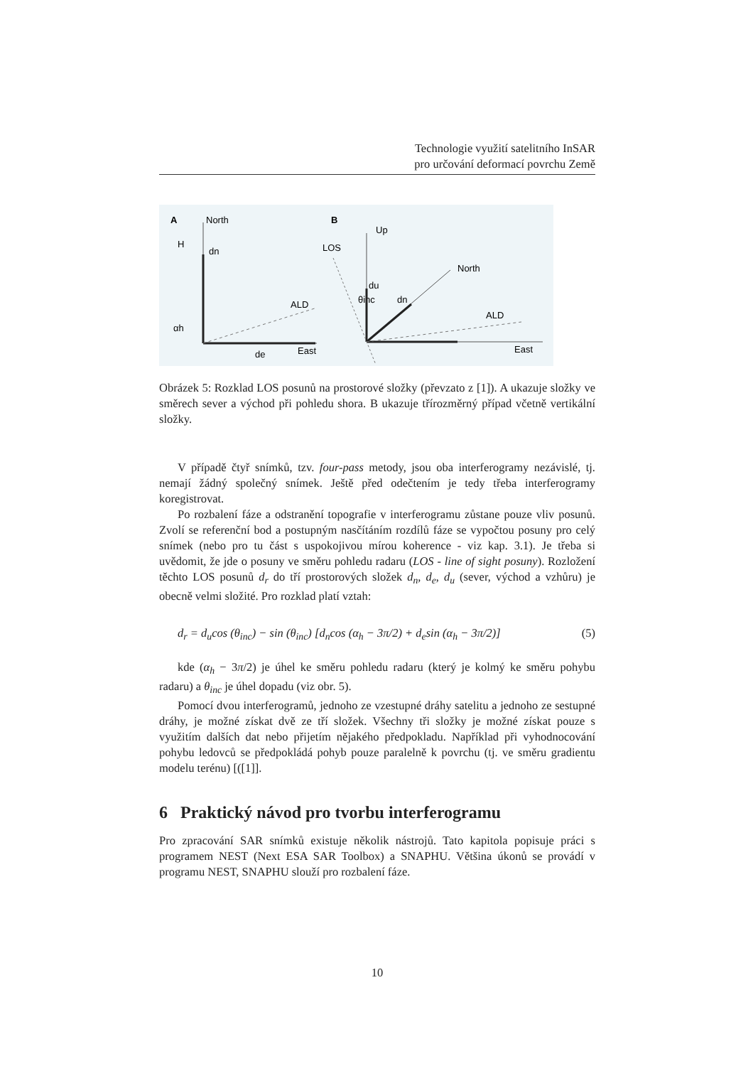Technologie využití satelitního InSAR
pro určování deformací povrchu Země
A
North
H
ALD
East
αh
dn
de
B
Up
LOS
North
ALD
East
θinc
du
dn
Obrázek 5: Rozklad LOS posunů na prostorové složky (převzato z [1]). A ukazuje složky ve směrech sever a východ při pohledu shora. B ukazuje třírozměrný případ včetně vertikální složky.
V případě čtyř snímků, tzv. four-pass metody, jsou oba interferogramy nezávislé, tj. nemají žádný společný snímek. Ještě před odečtením je tedy třeba interferogramy koregistrovat.
Po rozbalení fáze a odstranění topografie v interferogramu zůstane pouze vliv posunů. Zvolí se referenční bod a postupným nasčítáním rozdílů fáze se vypočtou posuny pro celý snímek (nebo pro tu část s uspokojivou mírou koherence - viz kap. 3.1). Je třeba si uvědomit, že jde o posuny ve směru pohledu radaru (LOS - line of sight posuny). Rozložení těchto LOS posunů d<sub>r</sub> do tří prostorových složek d<sub>n</sub>, d<sub>e</sub>, d<sub>u</sub> (sever, východ a vzhůru) je obecně velmi složité. Pro rozklad platí vztah:
d<sub>r</sub> = d<sub>u</sub>cos (θ<sub>inc</sub>) − sin (θ<sub>inc</sub>) [d<sub>n</sub>cos (α<sub>h</sub> − 3π/2) + d<sub>e</sub>sin (α<sub>h</sub> − 3π/2)] (5)
kde (α<sub>h</sub> − 3π/2) je úhel ke směru pohledu radaru (který je kolmý ke směru pohybu radaru) a θ<sub>inc</sub> je úhel dopadu (viz obr. 5).
Pomocí dvou interferogramů, jednoho ze vzestupné dráhy satelitu a jednoho ze sestupné dráhy, je možné získat dvě ze tří složek. Všechny tři složky je možné získat pouze s využitím dalších dat nebo přijetím nějakého předpokladu. Například při vyhodnocování pohybu ledovců se předpokládá pohyb pouze paralelně k povrchu (tj. ve směru gradientu modelu terénu) [([1]].
6 Praktický návod pro tvorbu interferogramu
Pro zpracování SAR snímků existuje několik nástrojů. Tato kapitola popisuje práci s programem NEST (Next ESA SAR Toolbox) a SNAPHU. Většina úkonů se provádí v programu NEST, SNAPHU slouží pro rozbalení fáze.
10